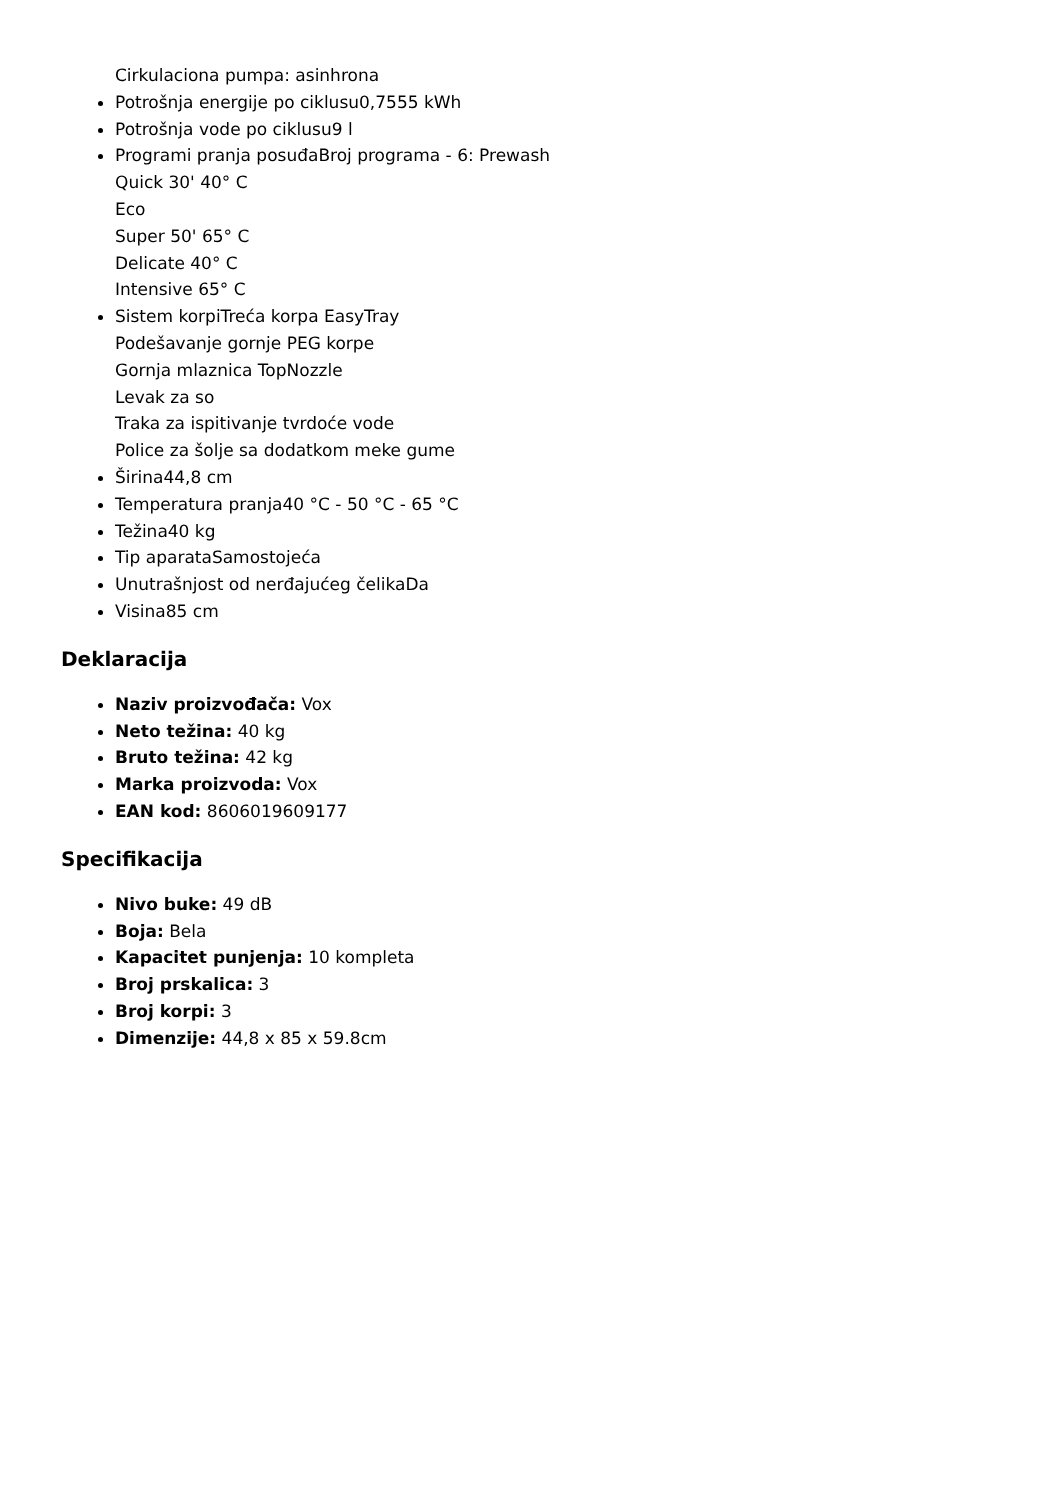Cirkulaciona pumpa: asinhrona
Potrošnja energije po ciklusu0,7555 kWh
Potrošnja vode po ciklusu9 l
Programi pranja posuđaBroj programa - 6: Prewash
Quick 30' 40° C
Eco
Super 50' 65° C
Delicate 40° C
Intensive 65° C
Sistem korpiTreća korpa EasyTray
Podešavanje gornje PEG korpe
Gornja mlaznica TopNozzle
Levak za so
Traka za ispitivanje tvrdoće vode
Police za šolje sa dodatkom meke gume
Širina44,8 cm
Temperatura pranja40 °C - 50 °C - 65 °C
Težina40 kg
Tip aparataSamostojeća
Unutrašnjost od nerđajućeg čelikaDa
Visina85 cm
Deklaracija
Naziv proizvođača: Vox
Neto težina: 40 kg
Bruto težina: 42 kg
Marka proizvoda: Vox
EAN kod: 8606019609177
Specifikacija
Nivo buke: 49 dB
Boja: Bela
Kapacitet punjenja: 10 kompleta
Broj prskalica: 3
Broj korpi: 3
Dimenzije: 44,8 x 85 x 59.8cm